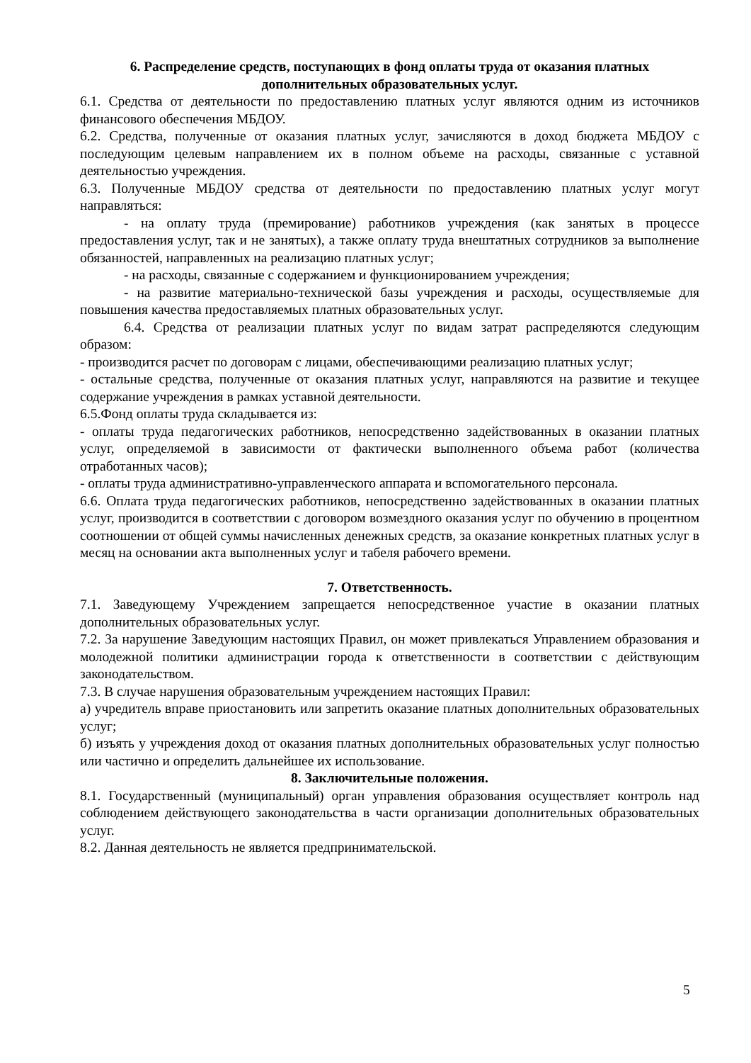6. Распределение средств, поступающих в фонд оплаты труда от оказания платных дополнительных образовательных услуг.
6.1. Средства от деятельности по предоставлению платных услуг являются одним из источников финансового обеспечения МБДОУ.
6.2. Средства, полученные от оказания платных услуг, зачисляются в доход бюджета МБДОУ с последующим целевым направлением их в полном объеме на расходы, связанные с уставной деятельностью учреждения.
6.3. Полученные МБДОУ средства от деятельности по предоставлению платных услуг могут направляться:
- на оплату труда (премирование) работников учреждения (как занятых в процессе предоставления услуг, так и не занятых), а также оплату труда внештатных сотрудников за выполнение обязанностей, направленных на реализацию платных услуг;
- на расходы, связанные с содержанием и функционированием учреждения;
- на развитие материально-технической базы учреждения и расходы, осуществляемые для повышения качества предоставляемых платных образовательных услуг.
6.4. Средства от реализации платных услуг по видам затрат распределяются следующим образом:
- производится расчет по договорам с лицами, обеспечивающими реализацию платных услуг;
- остальные средства, полученные от оказания платных услуг, направляются на развитие и текущее содержание учреждения в рамках уставной деятельности.
6.5.Фонд оплаты труда складывается из:
- оплаты труда педагогических работников, непосредственно задействованных в оказании платных услуг, определяемой в зависимости от фактически выполненного объема работ (количества отработанных часов);
- оплаты труда административно-управленческого аппарата и вспомогательного персонала.
6.6. Оплата труда педагогических работников, непосредственно задействованных в оказании платных услуг, производится в соответствии с договором возмездного оказания услуг по обучению в процентном соотношении от общей суммы начисленных денежных средств, за оказание конкретных платных услуг в месяц на основании акта выполненных услуг и табеля рабочего времени.
7. Ответственность.
7.1. Заведующему Учреждением запрещается непосредственное участие в оказании платных дополнительных образовательных услуг.
7.2. За нарушение Заведующим настоящих Правил, он может привлекаться Управлением образования и молодежной политики администрации города к ответственности в соответствии с действующим законодательством.
7.3. В случае нарушения образовательным учреждением настоящих Правил:
а) учредитель вправе приостановить или запретить оказание платных дополнительных образовательных услуг;
б) изъять у учреждения доход от оказания платных дополнительных образовательных услуг полностью или частично и определить дальнейшее их использование.
8. Заключительные положения.
8.1. Государственный (муниципальный) орган управления образования осуществляет контроль над соблюдением действующего законодательства в части организации дополнительных образовательных услуг.
8.2. Данная деятельность не является предпринимательской.
5